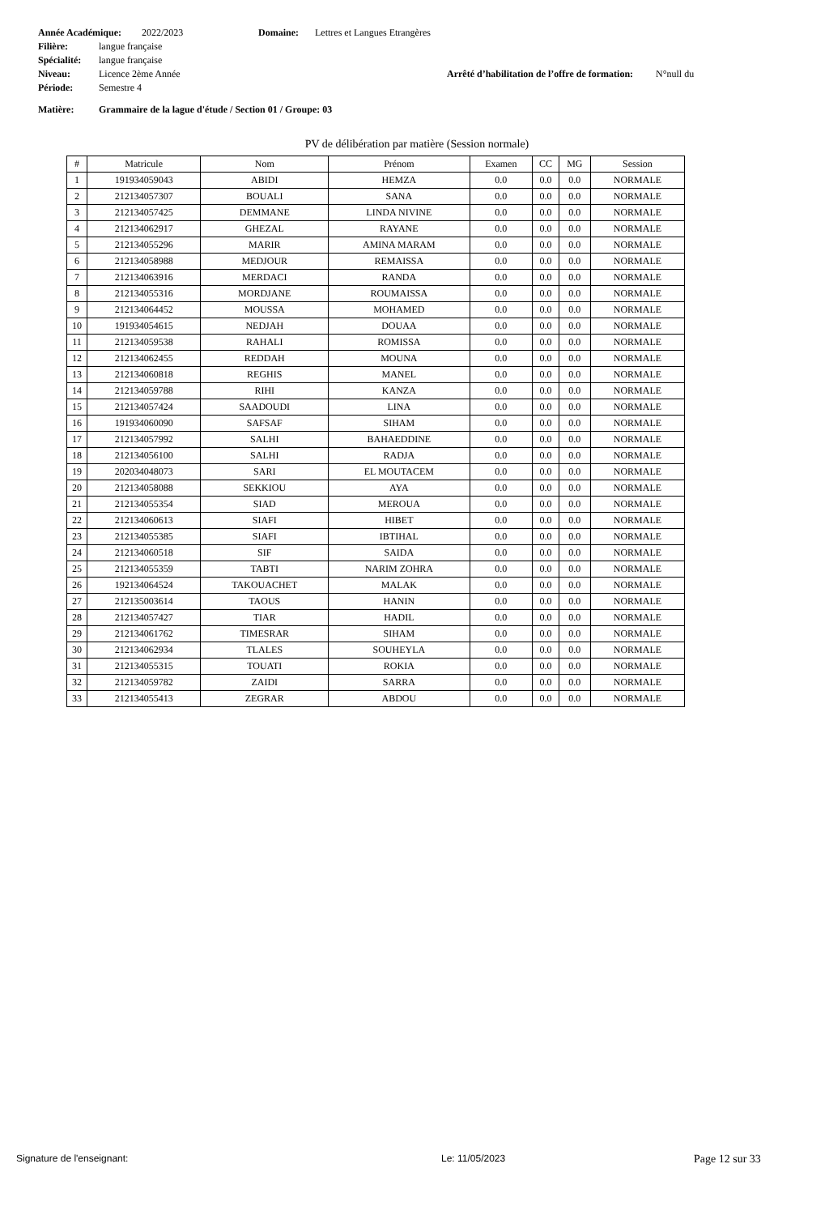Année Académique: 2022/2023 Domaine: Lettres et Langues Etrangères
Filière: langue française
Spécialité: langue française
Niveau: Licence 2ème Année Arrêté d’habilitation de l’offre de formation: N°null du
Période: Semestre 4
Matière: Grammaire de la lague d'étude / Section 01 / Groupe: 03
PV de délibération par matière (Session normale)
| # | Matricule | Nom | Prénom | Examen | CC | MG | Session |
| --- | --- | --- | --- | --- | --- | --- | --- |
| 1 | 191934059043 | ABIDI | HEMZA | 0.0 | 0.0 | 0.0 | NORMALE |
| 2 | 212134057307 | BOUALI | SANA | 0.0 | 0.0 | 0.0 | NORMALE |
| 3 | 212134057425 | DEMMANE | LINDA NIVINE | 0.0 | 0.0 | 0.0 | NORMALE |
| 4 | 212134062917 | GHEZAL | RAYANE | 0.0 | 0.0 | 0.0 | NORMALE |
| 5 | 212134055296 | MARIR | AMINA MARAM | 0.0 | 0.0 | 0.0 | NORMALE |
| 6 | 212134058988 | MEDJOUR | REMAISSA | 0.0 | 0.0 | 0.0 | NORMALE |
| 7 | 212134063916 | MERDACI | RANDA | 0.0 | 0.0 | 0.0 | NORMALE |
| 8 | 212134055316 | MORDJANE | ROUMAISSA | 0.0 | 0.0 | 0.0 | NORMALE |
| 9 | 212134064452 | MOUSSA | MOHAMED | 0.0 | 0.0 | 0.0 | NORMALE |
| 10 | 191934054615 | NEDJAH | DOUAA | 0.0 | 0.0 | 0.0 | NORMALE |
| 11 | 212134059538 | RAHALI | ROMISSA | 0.0 | 0.0 | 0.0 | NORMALE |
| 12 | 212134062455 | REDDAH | MOUNA | 0.0 | 0.0 | 0.0 | NORMALE |
| 13 | 212134060818 | REGHIS | MANEL | 0.0 | 0.0 | 0.0 | NORMALE |
| 14 | 212134059788 | RIHI | KANZA | 0.0 | 0.0 | 0.0 | NORMALE |
| 15 | 212134057424 | SAADOUDI | LINA | 0.0 | 0.0 | 0.0 | NORMALE |
| 16 | 191934060090 | SAFSAF | SIHAM | 0.0 | 0.0 | 0.0 | NORMALE |
| 17 | 212134057992 | SALHI | BAHAEDDINE | 0.0 | 0.0 | 0.0 | NORMALE |
| 18 | 212134056100 | SALHI | RADJA | 0.0 | 0.0 | 0.0 | NORMALE |
| 19 | 202034048073 | SARI | EL MOUTACEM | 0.0 | 0.0 | 0.0 | NORMALE |
| 20 | 212134058088 | SEKKIOU | AYA | 0.0 | 0.0 | 0.0 | NORMALE |
| 21 | 212134055354 | SIAD | MEROUA | 0.0 | 0.0 | 0.0 | NORMALE |
| 22 | 212134060613 | SIAFI | HIBET | 0.0 | 0.0 | 0.0 | NORMALE |
| 23 | 212134055385 | SIAFI | IBTIHAL | 0.0 | 0.0 | 0.0 | NORMALE |
| 24 | 212134060518 | SIF | SAIDA | 0.0 | 0.0 | 0.0 | NORMALE |
| 25 | 212134055359 | TABTI | NARIM ZOHRA | 0.0 | 0.0 | 0.0 | NORMALE |
| 26 | 192134064524 | TAKOUACHET | MALAK | 0.0 | 0.0 | 0.0 | NORMALE |
| 27 | 212135003614 | TAOUS | HANIN | 0.0 | 0.0 | 0.0 | NORMALE |
| 28 | 212134057427 | TIAR | HADIL | 0.0 | 0.0 | 0.0 | NORMALE |
| 29 | 212134061762 | TIMESRAR | SIHAM | 0.0 | 0.0 | 0.0 | NORMALE |
| 30 | 212134062934 | TLALES | SOUHEYLA | 0.0 | 0.0 | 0.0 | NORMALE |
| 31 | 212134055315 | TOUATI | ROKIA | 0.0 | 0.0 | 0.0 | NORMALE |
| 32 | 212134059782 | ZAIDI | SARRA | 0.0 | 0.0 | 0.0 | NORMALE |
| 33 | 212134055413 | ZEGRAR | ABDOU | 0.0 | 0.0 | 0.0 | NORMALE |
Signature de l'enseignant: Le: 11/05/2023 Page 12 sur 33